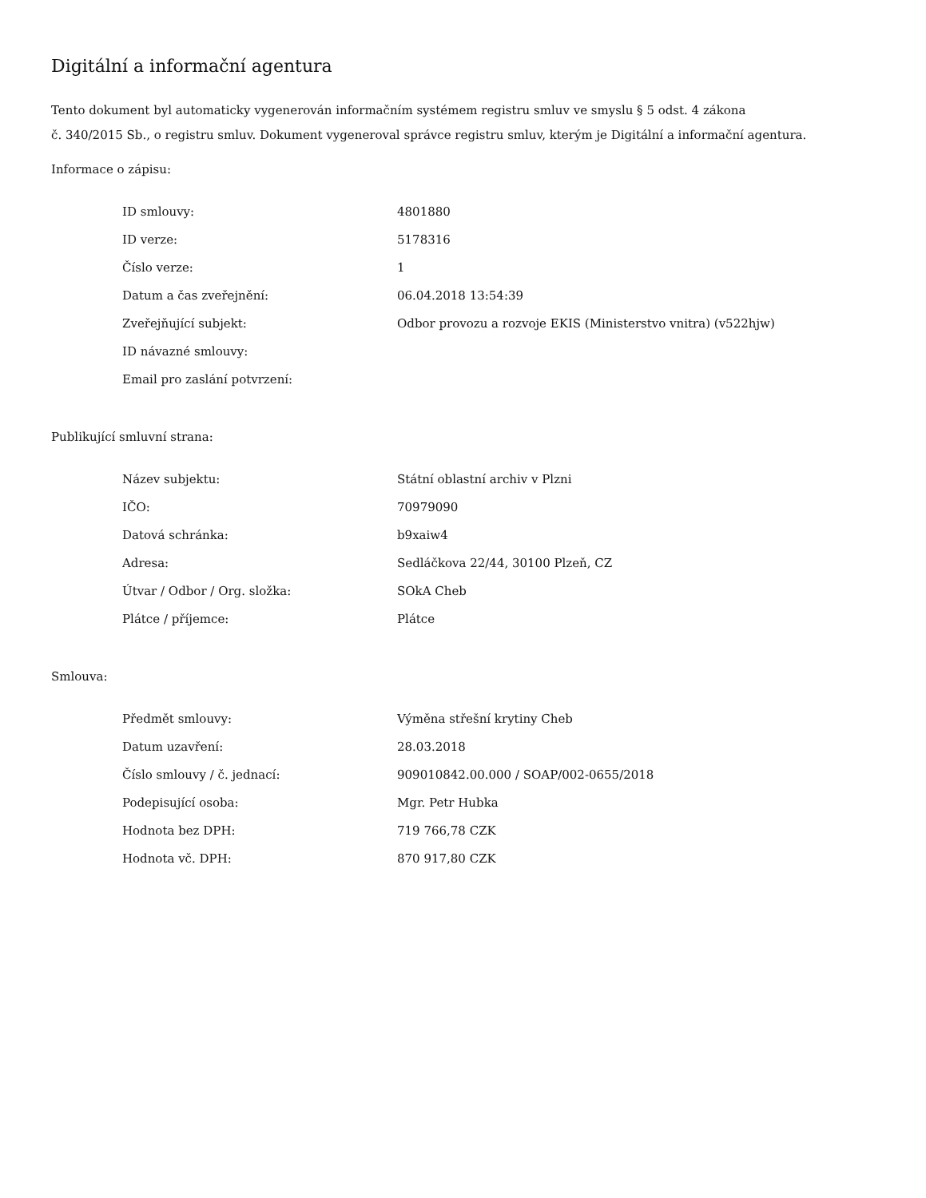Digitální a informační agentura
Tento dokument byl automaticky vygenerován informačním systémem registru smluv ve smyslu § 5 odst. 4 zákona
č. 340/2015 Sb., o registru smluv. Dokument vygeneroval správce registru smluv, kterým je Digitální a informační agentura.
Informace o zápisu:
| ID smlouvy: | 4801880 |
| ID verze: | 5178316 |
| Číslo verze: | 1 |
| Datum a čas zveřejnění: | 06.04.2018 13:54:39 |
| Zveřejňující subjekt: | Odbor provozu a rozvoje EKIS (Ministerstvo vnitra) (v522hjw) |
| ID návazné smlouvy: | |
| Email pro zaslání potvrzení: | |
Publikující smluvní strana:
| Název subjektu: | Státní oblastní archiv v Plzni |
| IČO: | 70979090 |
| Datová schránka: | b9xaiw4 |
| Adresa: | Sedláčkova 22/44, 30100 Plzeň, CZ |
| Útvar / Odbor / Org. složka: | SOkA Cheb |
| Plátce / příjemce: | Plátce |
Smlouva:
| Předmět smlouvy: | Výměna střešní krytiny Cheb |
| Datum uzavření: | 28.03.2018 |
| Číslo smlouvy / č. jednací: | 909010842.00.000 / SOAP/002-0655/2018 |
| Podepisující osoba: | Mgr. Petr Hubka |
| Hodnota bez DPH: | 719 766,78 CZK |
| Hodnota vč. DPH: | 870 917,80 CZK |